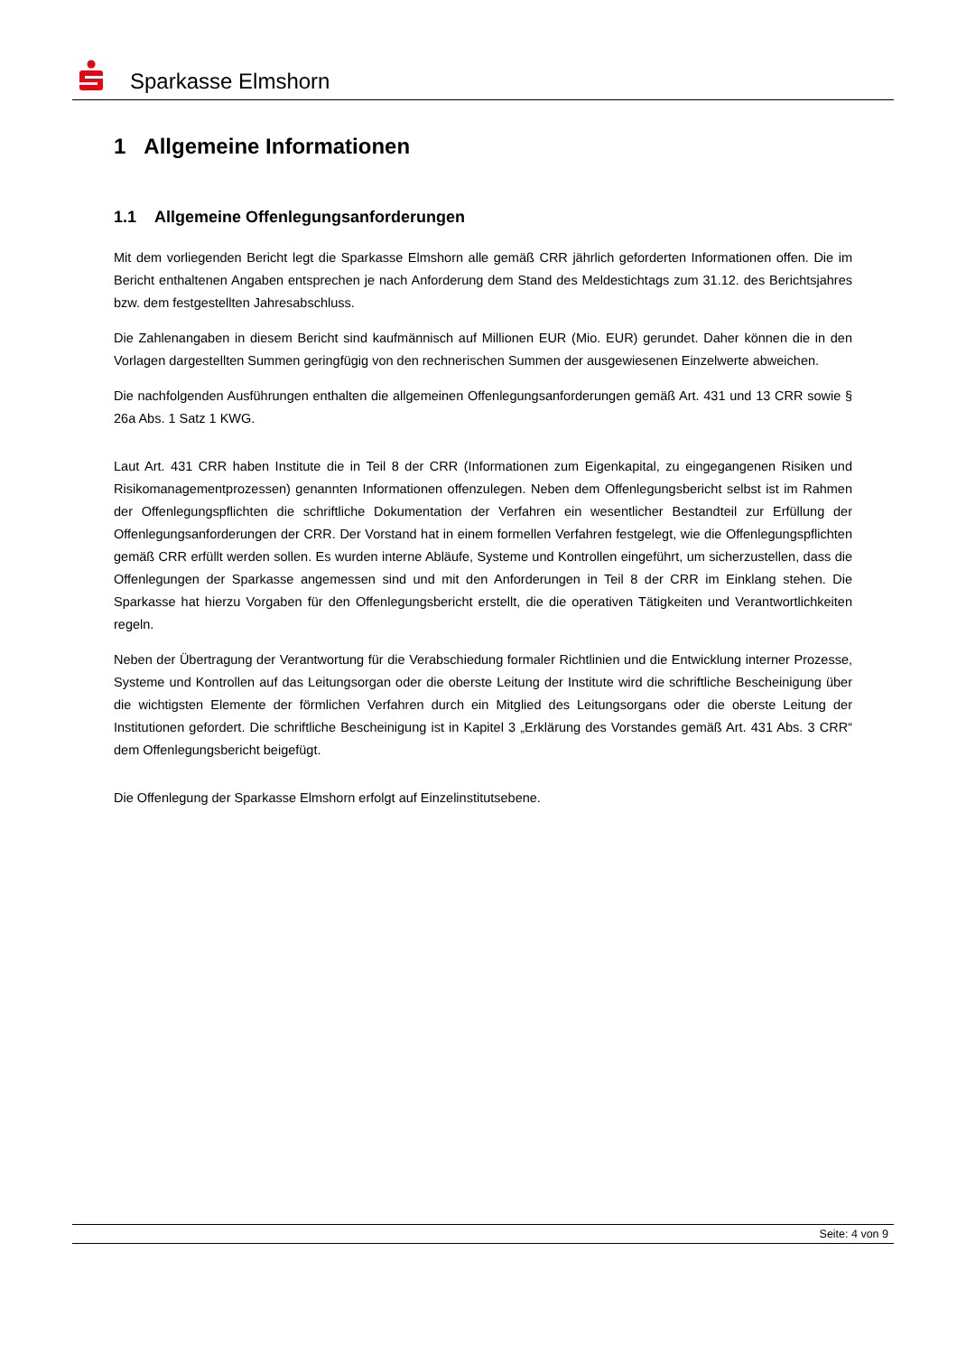Sparkasse Elmshorn
1 Allgemeine Informationen
1.1 Allgemeine Offenlegungsanforderungen
Mit dem vorliegenden Bericht legt die Sparkasse Elmshorn alle gemäß CRR jährlich geforderten Informationen offen. Die im Bericht enthaltenen Angaben entsprechen je nach Anforderung dem Stand des Meldestichtags zum 31.12. des Berichtsjahres bzw. dem festgestellten Jahresabschluss.
Die Zahlenangaben in diesem Bericht sind kaufmännisch auf Millionen EUR (Mio. EUR) gerundet. Daher können die in den Vorlagen dargestellten Summen geringfügig von den rechnerischen Summen der ausgewiesenen Einzelwerte abweichen.
Die nachfolgenden Ausführungen enthalten die allgemeinen Offenlegungsanforderungen gemäß Art. 431 und 13 CRR sowie § 26a Abs. 1 Satz 1 KWG.
Laut Art. 431 CRR haben Institute die in Teil 8 der CRR (Informationen zum Eigenkapital, zu eingegangenen Risiken und Risikomanagementprozessen) genannten Informationen offenzulegen. Neben dem Offenlegungsbericht selbst ist im Rahmen der Offenlegungspflichten die schriftliche Dokumentation der Verfahren ein wesentlicher Bestandteil zur Erfüllung der Offenlegungsanforderungen der CRR. Der Vorstand hat in einem formellen Verfahren festgelegt, wie die Offenlegungspflichten gemäß CRR erfüllt werden sollen. Es wurden interne Abläufe, Systeme und Kontrollen eingeführt, um sicherzustellen, dass die Offenlegungen der Sparkasse angemessen sind und mit den Anforderungen in Teil 8 der CRR im Einklang stehen. Die Sparkasse hat hierzu Vorgaben für den Offenlegungsbericht erstellt, die die operativen Tätigkeiten und Verantwortlichkeiten regeln.
Neben der Übertragung der Verantwortung für die Verabschiedung formaler Richtlinien und die Entwicklung interner Prozesse, Systeme und Kontrollen auf das Leitungsorgan oder die oberste Leitung der Institute wird die schriftliche Bescheinigung über die wichtigsten Elemente der förmlichen Verfahren durch ein Mitglied des Leitungsorgans oder die oberste Leitung der Institutionen gefordert. Die schriftliche Bescheinigung ist in Kapitel 3 „Erklärung des Vorstandes gemäß Art. 431 Abs. 3 CRR“ dem Offenlegungsbericht beigefügt.
Die Offenlegung der Sparkasse Elmshorn erfolgt auf Einzelinstitutsebene.
Seite: 4 von 9